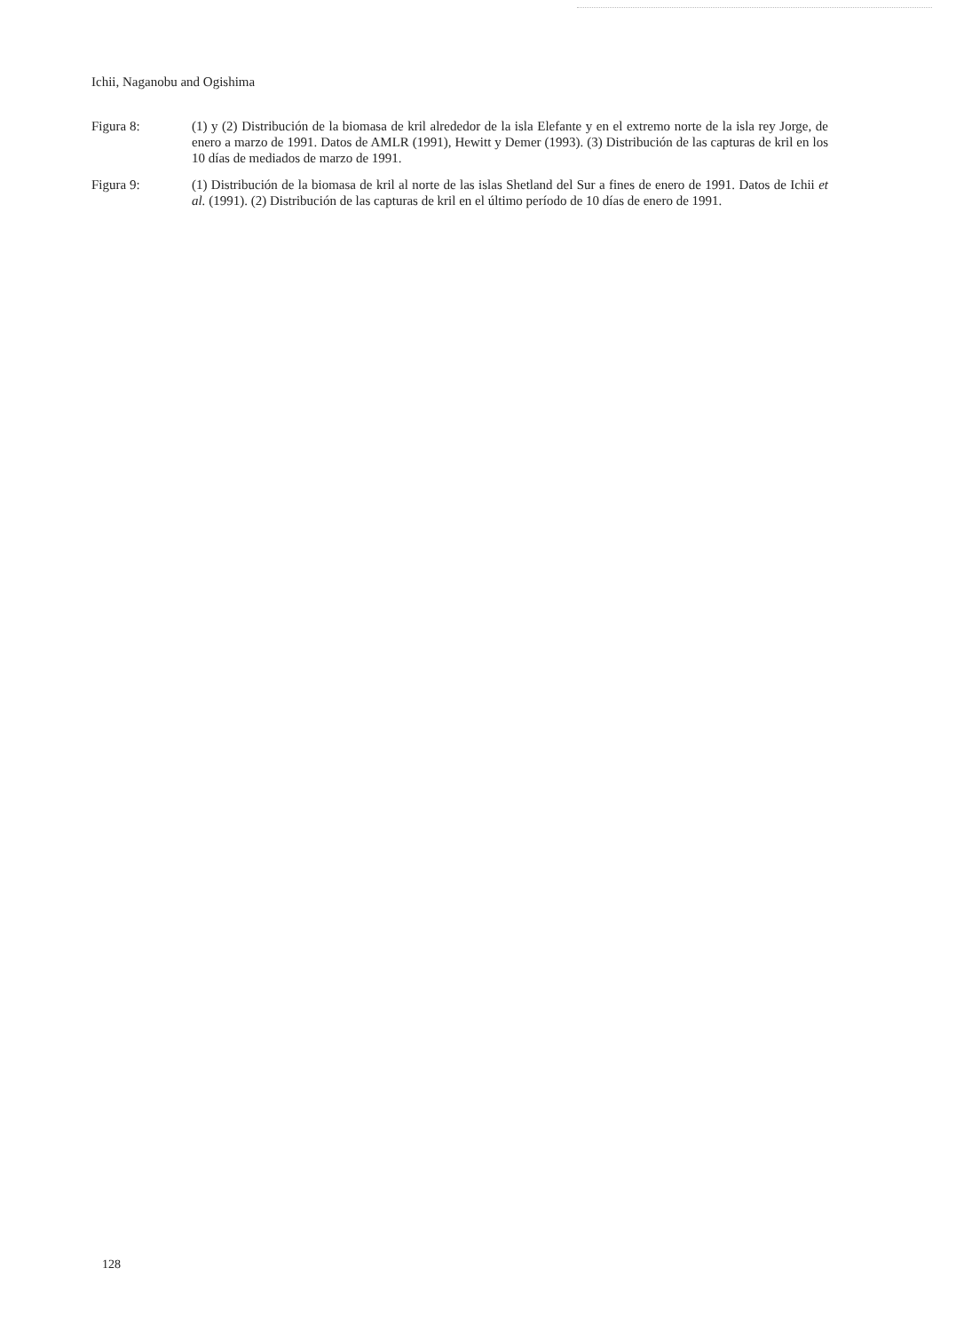Ichii, Naganobu and Ogishima
Figura 8: (1) y (2) Distribución de la biomasa de kril alrededor de la isla Elefante y en el extremo norte de la isla rey Jorge, de enero a marzo de 1991. Datos de AMLR (1991), Hewitt y Demer (1993). (3) Distribución de las capturas de kril en los 10 días de mediados de marzo de 1991.
Figura 9: (1) Distribución de la biomasa de kril al norte de las islas Shetland del Sur a fines de enero de 1991. Datos de Ichii et al. (1991). (2) Distribución de las capturas de kril en el último período de 10 días de enero de 1991.
128